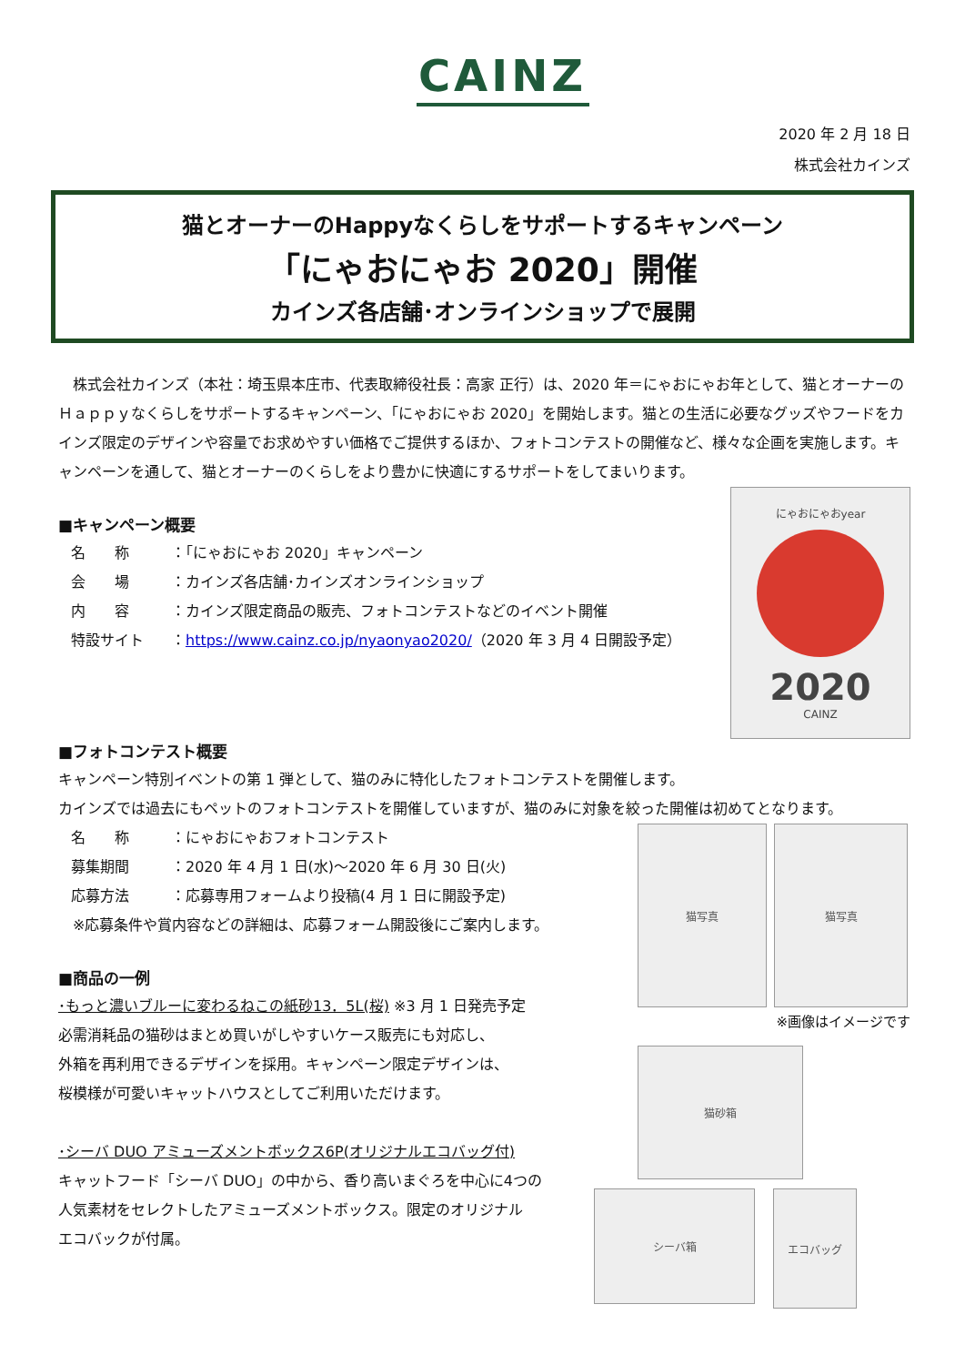CAINZ
2020 年 2 月 18 日
株式会社カインズ
猫とオーナーのHappyなくらしをサポートするキャンペーン
「にゃおにゃお 2020」開催
カインズ各店舗･オンラインショップで展開
　株式会社カインズ（本社：埼玉県本庄市、代表取締役社長：高家 正行）は、2020 年＝にゃおにゃお年として、猫とオーナーのＨａｐｐｙなくらしをサポートするキャンペーン、「にゃおにゃお 2020」を開始します。猫との生活に必要なグッズやフードをカインズ限定のデザインや容量でお求めやすい価格でご提供するほか、フォトコンテストの開催など、様々な企画を実施します。キャンペーンを通して、猫とオーナーのくらしをより豊かに快適にするサポートをしてまいります。
■キャンペーン概要
名　　称 ：「にゃおにゃお 2020」キャンペーン
会　　場 ：カインズ各店舗･カインズオンラインショップ
内　　容 ：カインズ限定商品の販売、フォトコンテストなどのイベント開催
特設サイト ：https://www.cainz.co.jp/nyaonyao2020/（2020 年 3 月 4 日開設予定）
にゃおにゃおyear
2020
CAINZ
■フォトコンテスト概要
キャンペーン特別イベントの第 1 弾として、猫のみに特化したフォトコンテストを開催します。
カインズでは過去にもペットのフォトコンテストを開催していますが、猫のみに対象を絞った開催は初めてとなります。
名　　称 ：にゃおにゃおフォトコンテスト
募集期間 ：2020 年 4 月 1 日(水)～2020 年 6 月 30 日(火)
応募方法 ：応募専用フォームより投稿(4 月 1 日に開設予定)
　※応募条件や賞内容などの詳細は、応募フォーム開設後にご案内します。
■商品の一例
･もっと濃いブルーに変わるねこの紙砂13．5L(桜) ※3 月 1 日発売予定
必需消耗品の猫砂はまとめ買いがしやすいケース販売にも対応し、
外箱を再利用できるデザインを採用。キャンペーン限定デザインは、
桜模様が可愛いキャットハウスとしてご利用いただけます。
･シーバ DUO アミューズメントボックス6P(オリジナルエコバッグ付)
キャットフード「シーバ DUO」の中から、香り高いまぐろを中心に4つの
人気素材をセレクトしたアミューズメントボックス。限定のオリジナル
エコバックが付属。
猫写真 猫写真
※画像はイメージです
猫砂箱
シーバ箱
エコバッグ